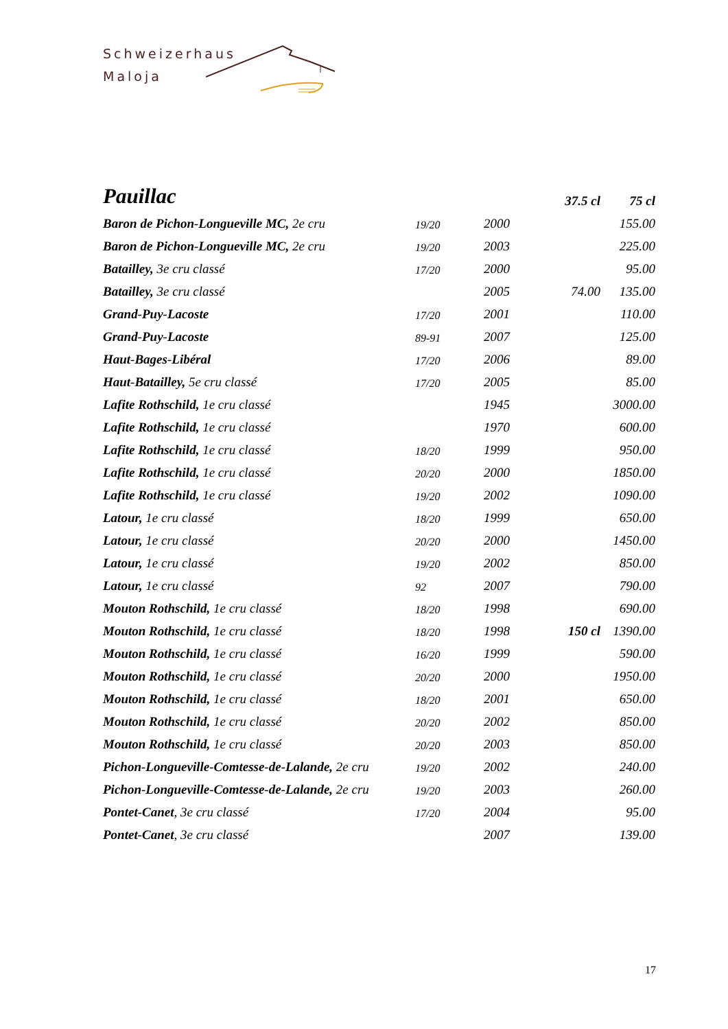Schweizerhaus
Maloja
| Pauillac | | | 37.5 cl | 75 cl |
| Baron de Pichon-Longueville MC, 2e cru | 19/20 | 2000 | | 155.00 |
| Baron de Pichon-Longueville MC, 2e cru | 19/20 | 2003 | | 225.00 |
| Batailley, 3e cru classé | 17/20 | 2000 | | 95.00 |
| Batailley, 3e cru classé | | 2005 | 74.00 | 135.00 |
| Grand-Puy-Lacoste | 17/20 | 2001 | | 110.00 |
| Grand-Puy-Lacoste | 89-91 | 2007 | | 125.00 |
| Haut-Bages-Libéral | 17/20 | 2006 | | 89.00 |
| Haut-Batailley, 5e cru classé | 17/20 | 2005 | | 85.00 |
| Lafite Rothschild, 1e cru classé | | 1945 | | 3000.00 |
| Lafite Rothschild, 1e cru classé | | 1970 | | 600.00 |
| Lafite Rothschild, 1e cru classé | 18/20 | 1999 | | 950.00 |
| Lafite Rothschild, 1e cru classé | 20/20 | 2000 | | 1850.00 |
| Lafite Rothschild, 1e cru classé | 19/20 | 2002 | | 1090.00 |
| Latour, 1e cru classé | 18/20 | 1999 | | 650.00 |
| Latour, 1e cru classé | 20/20 | 2000 | | 1450.00 |
| Latour, 1e cru classé | 19/20 | 2002 | | 850.00 |
| Latour, 1e cru classé | 92 | 2007 | | 790.00 |
| Mouton Rothschild, 1e cru classé | 18/20 | 1998 | | 690.00 |
| Mouton Rothschild, 1e cru classé | 18/20 | 1998 | 150 cl | 1390.00 |
| Mouton Rothschild, 1e cru classé | 16/20 | 1999 | | 590.00 |
| Mouton Rothschild, 1e cru classé | 20/20 | 2000 | | 1950.00 |
| Mouton Rothschild, 1e cru classé | 18/20 | 2001 | | 650.00 |
| Mouton Rothschild, 1e cru classé | 20/20 | 2002 | | 850.00 |
| Mouton Rothschild, 1e cru classé | 20/20 | 2003 | | 850.00 |
| Pichon-Longueville-Comtesse-de-Lalande, 2e cru | 19/20 | 2002 | | 240.00 |
| Pichon-Longueville-Comtesse-de-Lalande, 2e cru | 19/20 | 2003 | | 260.00 |
| Pontet-Canet , 3e cru classé | 17/20 | 2004 | | 95.00 |
| Pontet-Canet , 3e cru classé | | 2007 | | 139.00 |
17